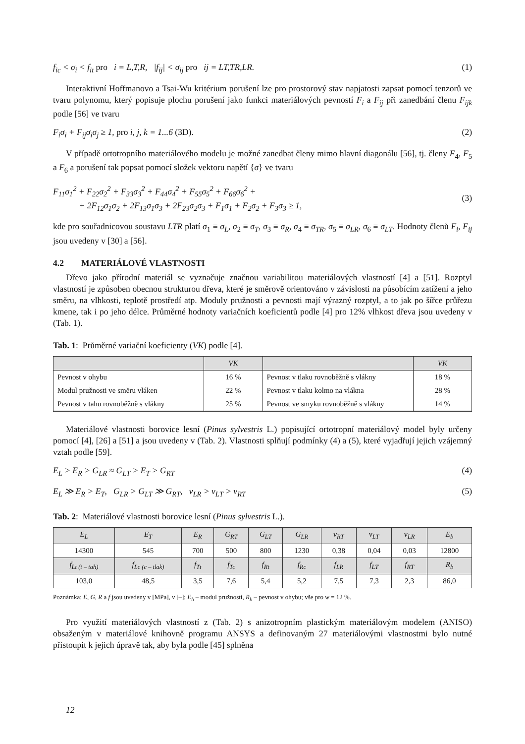f<sub>ic</sub> < σ<sub>i</sub> < f<sub>it</sub> pro i = L,T,R, |f<sub>ij</sub>| < σ<sub>ij</sub> pro ij = LT,TR,LR. (1)
Interaktivní Hoffmanovo a Tsai-Wu kritérium porušení lze pro prostorový stav napjatosti zapsat pomocí tenzorů ve tvaru polynomu, který popisuje plochu porušení jako funkci materiálových pevností F<sub>i</sub> a F<sub>ij</sub> při zanedbání členu F<sub>ijk</sub> podle [56] ve tvaru
F<sub>i</sub>σ<sub>i</sub> + F<sub>ij</sub>σ<sub>i</sub>σ<sub>j</sub> ≥ 1, pro i, j, k = 1...6 (3D). (2)
V případě ortotropního materiálového modelu je možné zanedbat členy mimo hlavní diagonálu [56], tj. členy F<sub>4</sub>, F<sub>5</sub> a F<sub>6</sub> a porušení tak popsat pomocí složek vektoru napětí {σ} ve tvaru
F<sub>11</sub>σ<sub>1</sub><sup>2</sup> + F<sub>22</sub>σ<sub>2</sub><sup>2</sup> + F<sub>33</sub>σ<sub>3</sub><sup>2</sup> + F<sub>44</sub>σ<sub>4</sub><sup>2</sup> + F<sub>55</sub>σ<sub>5</sub><sup>2</sup> + F<sub>66</sub>σ<sub>6</sub><sup>2</sup> +
+ 2F<sub>12</sub>σ<sub>1</sub>σ<sub>2</sub> + 2F<sub>13</sub>σ<sub>1</sub>σ<sub>3</sub> + 2F<sub>23</sub>σ<sub>2</sub>σ<sub>3</sub> + F<sub>1</sub>σ<sub>1</sub> + F<sub>2</sub>σ<sub>2</sub> + F<sub>3</sub>σ<sub>3</sub> ≥ 1, (3)
kde pro souřadnicovou soustavu LTR platí σ<sub>1</sub> ≡ σ<sub>L</sub>, σ<sub>2</sub> ≡ σ<sub>T</sub>, σ<sub>3</sub> ≡ σ<sub>R</sub>, σ<sub>4</sub> ≡ σ<sub>TR</sub>, σ<sub>5</sub> ≡ σ<sub>LR</sub>, σ<sub>6</sub> ≡ σ<sub>LT</sub>. Hodnoty členů F<sub>i</sub>, F<sub>ij</sub> jsou uvedeny v [30] a [56].
4.2 MATERIÁLOVÉ VLASTNOSTI
Dřevo jako přírodní materiál se vyznačuje značnou variabilitou materiálových vlastností [4] a [51]. Rozptyl vlastností je způsoben obecnou strukturou dřeva, které je směrově orientováno v závislosti na působícím zatížení a jeho směru, na vlhkosti, teplotě prostředí atp. Moduly pružnosti a pevnosti mají výrazný rozptyl, a to jak po šířce průřezu kmene, tak i po jeho délce. Průměrné hodnoty variačních koeficientů podle [4] pro 12% vlhkost dřeva jsou uvedeny v (Tab. 1).
Tab. 1: Průměrné variační koeficienty (VK) podle [4].
| | VK | | VK |
| --- | --- | --- | --- |
| Pevnost v ohybu | 16 % | Pevnost v tlaku rovnoběžně s vlákny | 18 % |
| Modul pružnosti ve směru vláken | 22 % | Pevnost v tlaku kolmo na vlákna | 28 % |
| Pevnost v tahu rovnoběžně s vlákny | 25 % | Pevnost ve smyku rovnoběžně s vlákny | 14 % |
Materiálové vlastnosti borovice lesní (Pinus sylvestris L.) popisující ortotropní materiálový model byly určeny pomocí [4], [26] a [51] a jsou uvedeny v (Tab. 2). Vlastnosti splňují podmínky (4) a (5), které vyjadřují jejich vzájemný vztah podle [59].
E<sub>L</sub> > E<sub>R</sub> > G<sub>LR</sub> ≈ G<sub>LT</sub> > E<sub>T</sub> > G<sub>RT</sub> (4)
E<sub>L</sub> ≫ E<sub>R</sub> > E<sub>T</sub>, G<sub>LR</sub> > G<sub>LT</sub> ≫ G<sub>RT</sub>, ν<sub>LR</sub> > ν<sub>LT</sub> > ν<sub>RT</sub> (5)
Tab. 2: Materiálové vlastnosti borovice lesní (Pinus sylvestris L.).
| E<sub>L</sub> | E<sub>T</sub> | E<sub>R</sub> | G<sub>RT</sub> | G<sub>LT</sub> | G<sub>LR</sub> | ν<sub>RT</sub> | ν<sub>LT</sub> | ν<sub>LR</sub> | E<sub>b</sub> |
| --- | --- | --- | --- | --- | --- | --- | --- | --- | --- |
| 14300 | 545 | 700 | 500 | 800 | 1230 | 0,38 | 0,04 | 0,03 | 12800 |
| f<sub>Lt (t – tah)</sub> | f<sub>Lc (c – tlak)</sub> | f<sub>Tt</sub> | f<sub>Tc</sub> | f<sub>Rt</sub> | f<sub>Rc</sub> | f<sub>LR</sub> | f<sub>LT</sub> | f<sub>RT</sub> | R<sub>b</sub> |
| 103,0 | 48,5 | 3,5 | 7,6 | 5,4 | 5,2 | 7,5 | 7,3 | 2,3 | 86,0 |
Poznámka: E, G, R a f jsou uvedeny v [MPa], ν [–]; E<sub>b</sub> – modul pružnosti, R<sub>b</sub> – pevnost v ohybu; vše pro w = 12 %.
Pro využití materiálových vlastností z (Tab. 2) s anizotropním plastickým materiálovým modelem (ANISO) obsaženým v materiálové knihovně programu ANSYS a definovaným 27 materiálovými vlastnostmi bylo nutné přistoupit k jejich úpravě tak, aby byla podle [45] splněna
12